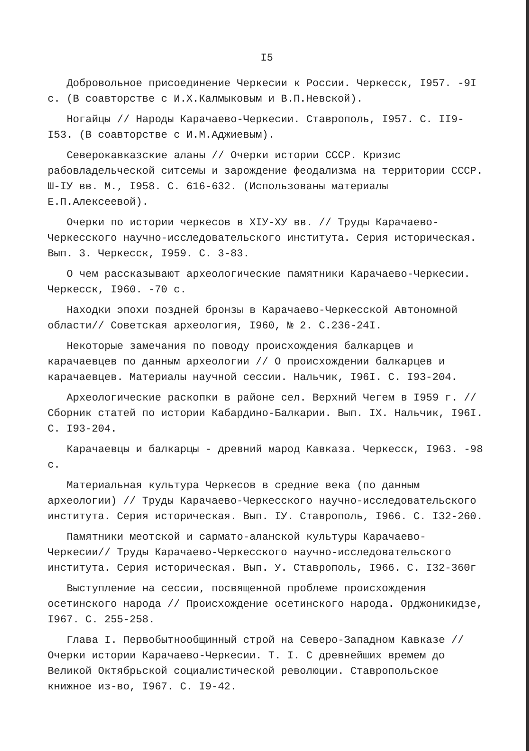I5
Добровольное присоединение Черкесии к России. Черкесск, I957. -9I с. (В соавторстве с И.Х.Калмыковым и В.П.Невской).
Ногайцы // Народы Карачаево-Черкесии. Ставрополь, I957. С. II9-I53. (В соавторстве с И.М.Аджиевым).
Северокавказские аланы // Очерки истории СССР. Кризис рабовладельческой ситсемы и зарождение феодализма на территории СССР. Ш-IУ вв. М., I958. С. 616-632. (Использованы материалы Е.П.Алексеевой).
Очерки по истории черкесов в XIУ-XУ вв. // Труды Карачаево-Черкесского научно-исследовательского института. Серия историческая. Вып. 3. Черкесск, I959. С. 3-83.
О чем рассказывают археологические памятники Карачаево-Черкесии. Черкесск, I960. -70 с.
Находки эпохи поздней бронзы в Карачаево-Черкесской Автономной области// Советская археология, I960, № 2. С.236-24I.
Некоторые замечания по поводу происхождения балкарцев и карачаевцев по данным археологии // О происхождении балкарцев и карачаевцев. Материалы научной сессии. Нальчик, I96I. С. I93-204.
Археологические раскопки в районе сел. Верхний Чегем в I959 г. // Сборник статей по истории Кабардино-Балкарии. Вып. IX. Нальчик, I96I. С. I93-204.
Карачаевцы и балкарцы - древний марод Кавказа. Черкесск, I963. -98 с.
Материальная культура Черкесов в средние века (по данным археологии) // Труды Карачаево-Черкесского научно-исследовательского института. Серия историческая. Вып. IУ. Ставрополь, I966. С. I32-260.
Памятники меотской и сармато-аланской культуры Карачаево-Черкесии// Труды Карачаево-Черкесского научно-исследовательского института. Серия историческая. Вып. У. Ставрополь, I966. С. I32-360г
Выступление на сессии, посвященной проблеме происхождения осетинского народа // Происхождение осетинского народа. Орджоникидзе, I967. С. 255-258.
Глава I. Первобытнообщинный строй на Северо-Западном Кавказе // Очерки истории Карачаево-Черкесии. Т. I. С древнейших времем до Великой Октябрьской социалистической революции. Ставропольское книжное из-во, I967. С. I9-42.